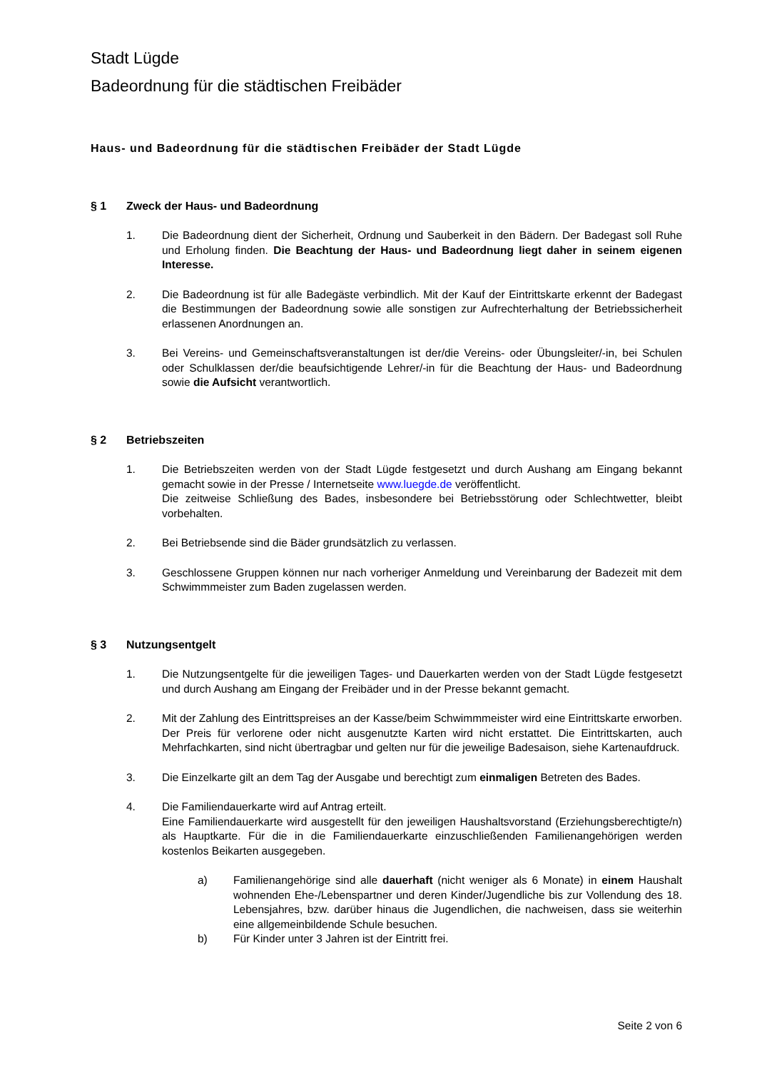Stadt Lügde
Badeordnung für die städtischen Freibäder
Haus- und Badeordnung für die städtischen Freibäder der Stadt Lügde
§ 1 Zweck der Haus- und Badeordnung
1. Die Badeordnung dient der Sicherheit, Ordnung und Sauberkeit in den Bädern. Der Badegast soll Ruhe und Erholung finden. Die Beachtung der Haus- und Badeordnung liegt daher in seinem eigenen Interesse.
2. Die Badeordnung ist für alle Badegäste verbindlich. Mit der Kauf der Eintrittskarte erkennt der Badegast die Bestimmungen der Badeordnung sowie alle sonstigen zur Aufrechterhaltung der Betriebssicherheit erlassenen Anordnungen an.
3. Bei Vereins- und Gemeinschaftsveranstaltungen ist der/die Vereins- oder Übungsleiter/-in, bei Schulen oder Schulklassen der/die beaufsichtigende Lehrer/-in für die Beachtung der Haus- und Badeordnung sowie die Aufsicht verantwortlich.
§ 2 Betriebszeiten
1. Die Betriebszeiten werden von der Stadt Lügde festgesetzt und durch Aushang am Eingang bekannt gemacht sowie in der Presse / Internetseite www.luegde.de veröffentlicht.
Die zeitweise Schließung des Bades, insbesondere bei Betriebsstörung oder Schlechtwetter, bleibt vorbehalten.
2. Bei Betriebsende sind die Bäder grundsätzlich zu verlassen.
3. Geschlossene Gruppen können nur nach vorheriger Anmeldung und Vereinbarung der Badezeit mit dem Schwimmmeister zum Baden zugelassen werden.
§ 3 Nutzungsentgelt
1. Die Nutzungsentgelte für die jeweiligen Tages- und Dauerkarten werden von der Stadt Lügde festgesetzt und durch Aushang am Eingang der Freibäder und in der Presse bekannt gemacht.
2. Mit der Zahlung des Eintrittspreises an der Kasse/beim Schwimmmeister wird eine Eintrittskarte erworben. Der Preis für verlorene oder nicht ausgenutzte Karten wird nicht erstattet. Die Eintrittskarten, auch Mehrfachkarten, sind nicht übertragbar und gelten nur für die jeweilige Badesaison, siehe Kartenaufdruck.
3. Die Einzelkarte gilt an dem Tag der Ausgabe und berechtigt zum einmaligen Betreten des Bades.
4. Die Familiendauerkarte wird auf Antrag erteilt.
Eine Familiendauerkarte wird ausgestellt für den jeweiligen Haushaltsvorstand (Erziehungsberechtigte/n) als Hauptkarte. Für die in die Familiendauerkarte einzuschließenden Familienangehörigen werden kostenlos Beikarten ausgegeben.
a) Familienangehörige sind alle dauerhaft (nicht weniger als 6 Monate) in einem Haushalt wohnenden Ehe-/Lebenspartner und deren Kinder/Jugendliche bis zur Vollendung des 18. Lebensjahres, bzw. darüber hinaus die Jugendlichen, die nachweisen, dass sie weiterhin eine allgemeinbildende Schule besuchen.
b) Für Kinder unter 3 Jahren ist der Eintritt frei.
Seite 2 von 6